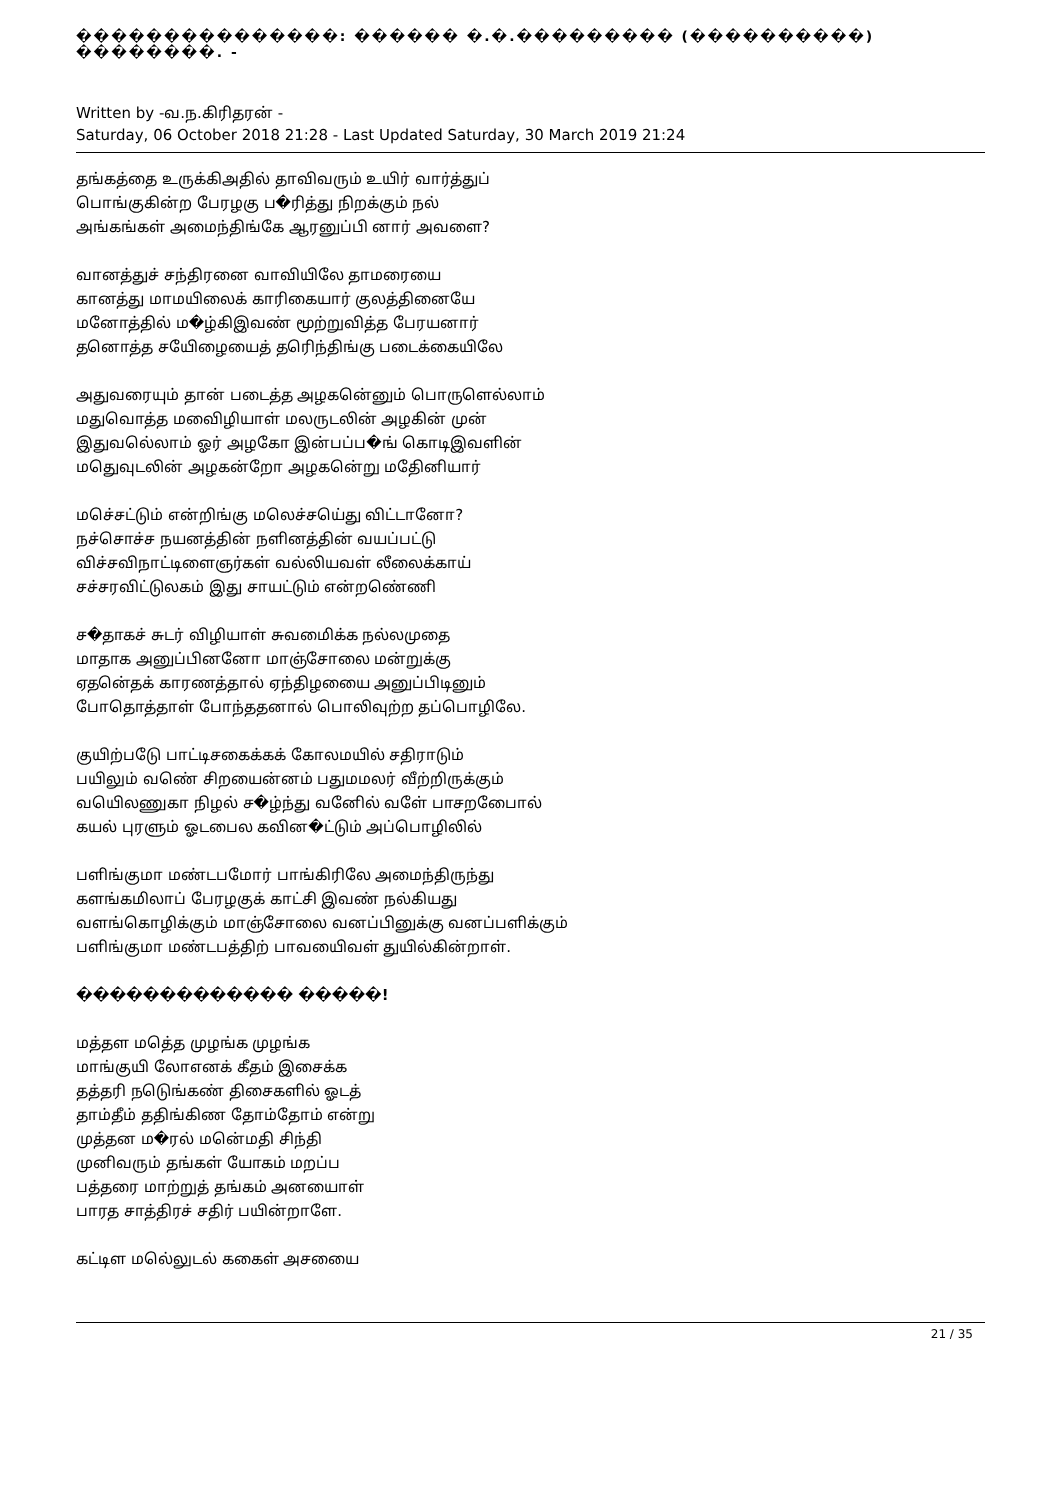���������������: ������ �.�.��������� (����������) ��������. -
Written by -வ.ந.கிரிதரன் -
Saturday, 06 October 2018 21:28 - Last Updated Saturday, 30 March 2019 21:24
தங்கத்தை உருக்கிஅதில் தாவிவரும் உயிர் வார்த்துப்
பொங்குகின்ற பேரழகு ப�ரித்து நிறக்கும் நல்
அங்கங்கள் அமைந்திங்கே ஆரனுப்பி னார் அவளை?
வானத்துச் சந்திரனை வாவியிலே தாமரையை
கானத்து மாமயிலைக் காரிகையார் குலத்தினையே
மனோத்தில் ம�ழ்கிஇவண் மூற்றுவித்த பேரயனார்
தனொத்த சயேிழையைத் தரிெந்திங்கு படைக்கையிலே
அதுவரையும் தான் படைத்த அழகனெ்னும் பொருளெல்லாம்
மதுவொத்த மவைிழியாள் மலருடலின் அழகின் முன்
இதுவலெ்லாம் ஓர் அழகோ இன்பப்ப�ங் கொடிஇவளின்
மதெுவுடலின் அழகன்றோ அழகனெ்று மதேினியார்
மசெ்சட்டும் என்றிங்கு மலெச்சயெ்து விட்டானோ?
நச்சொச்ச நயனத்தின் நளினத்தின் வயப்பட்டு
விச்சவிநாட்டிளைஞர்கள் வல்லியவள் லீலைக்காய்
சச்சரவிட்டுலகம் இது சாயட்டும் என்றணெ்ணி
ச�தாகச் சுடர் விழியாள் சுவமைிக்க நல்லமுதை
மாதாக அனுப்பினனோ மாஞ்சோலை மன்றுக்கு
ஏதனெ்தக் காரணத்தால் ஏந்திழயைை அனுப்பிடினும்
போதொத்தாள் போந்ததனால் பொலிவுற்ற தப்பொழிலே.
குயிற்படேு பாட்டிசகைக்கக் கோலமயில் சதிராடும்
பயிலும் வணெ் சிறயைன்னம் பதுமமலர் வீற்றிருக்கும்
வயிெலணுகா நிழல் ச�ழ்ந்து வனேில் வளே் பாசறபைோல்
கயல் புரளும் ஓடபைல கவின�ட்டும் அப்பொழிலில்
பளிங்குமா மண்டபமோர் பாங்கிரிலே அமைந்திருந்து
களங்கமிலாப் பேரழகுக் காட்சி இவண் நல்கியது
வளங்கொழிக்கும் மாஞ்சோலை வனப்பினுக்கு வனப்பளிக்கும்
பளிங்குமா மண்டபத்திற் பாவயைிவள் துயில்கின்றாள்.
������������� �����!
மத்தள மதெ்த முழங்க முழங்க
மாங்குயி லோஎனக் கீதம் இசைக்க
தத்தரி நடெுங்கண் திசைகளில் ஓடத்
தாம்தீம் ததிங்கிண தோம்தோம் என்று
முத்தன ம�ரல் மனெ்மதி சிந்தி
முனிவரும் தங்கள் யோகம் மறப்ப
பத்தரை மாற்றுத் தங்கம் அனயைாள்
பாரத சாத்திரச் சதிர் பயின்றாளே.
கட்டிள மலெ்லுடல் ககைள் அசயைை
21 / 35